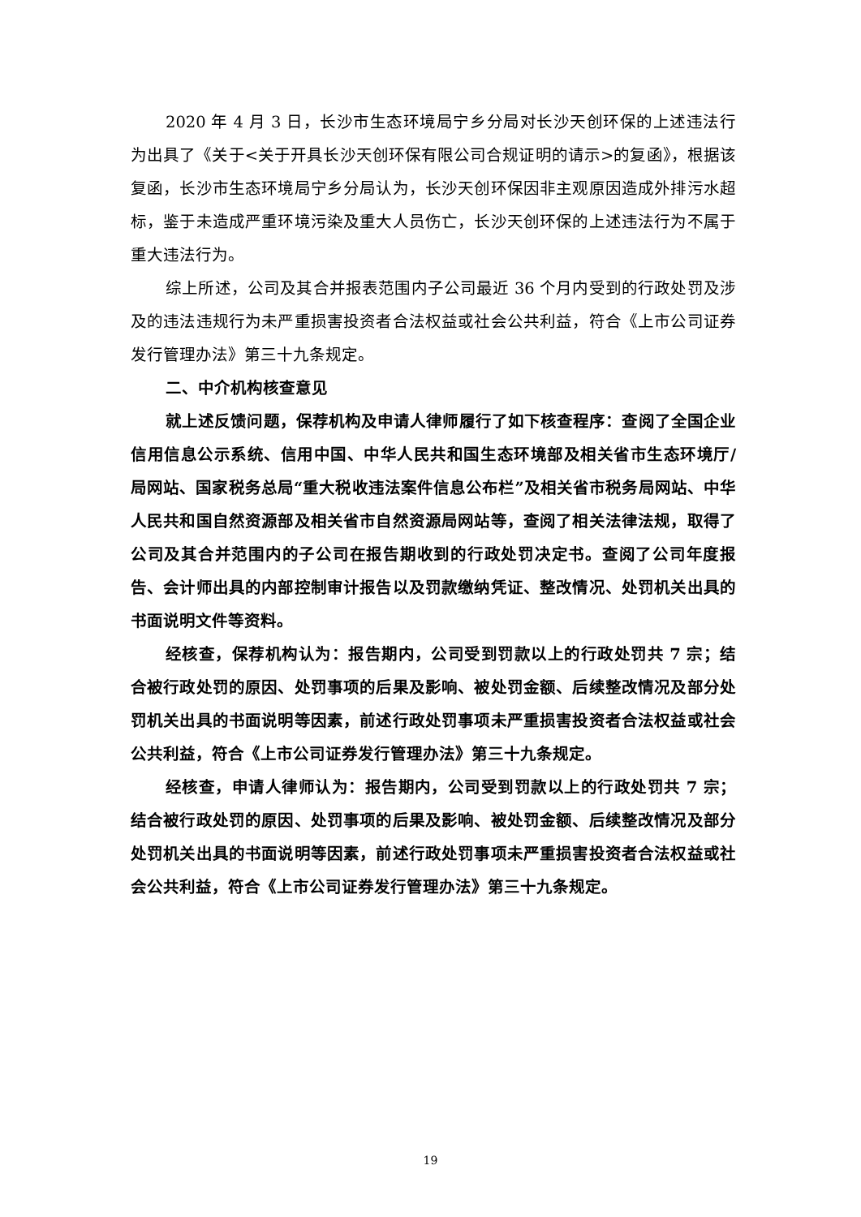2020 年 4 月 3 日，长沙市生态环境局宁乡分局对长沙天创环保的上述违法行为出具了《关于<关于开具长沙天创环保有限公司合规证明的请示>的复函》，根据该复函，长沙市生态环境局宁乡分局认为，长沙天创环保因非主观原因造成外排污水超标，鉴于未造成严重环境污染及重大人员伤亡，长沙天创环保的上述违法行为不属于重大违法行为。
综上所述，公司及其合并报表范围内子公司最近 36 个月内受到的行政处罚及涉及的违法违规行为未严重损害投资者合法权益或社会公共利益，符合《上市公司证券发行管理办法》第三十九条规定。
二、中介机构核查意见
就上述反馈问题，保荐机构及申请人律师履行了如下核查程序：查阅了全国企业信用信息公示系统、信用中国、中华人民共和国生态环境部及相关省市生态环境厅/局网站、国家税务总局“重大税收违法案件信息公布栏”及相关省市税务局网站、中华人民共和国自然资源部及相关省市自然资源局网站等，查阅了相关法律法规，取得了公司及其合并范围内的子公司在报告期收到的行政处罚决定书。查阅了公司年度报告、会计师出具的内部控制审计报告以及罚款缴纳凭证、整改情况、处罚机关出具的书面说明文件等资料。
经核查，保荐机构认为：报告期内，公司受到罚款以上的行政处罚共 7 宗；结合被行政处罚的原因、处罚事项的后果及影响、被处罚金额、后续整改情况及部分处罚机关出具的书面说明等因素，前述行政处罚事项未严重损害投资者合法权益或社会公共利益，符合《上市公司证券发行管理办法》第三十九条规定。
经核查，申请人律师认为：报告期内，公司受到罚款以上的行政处罚共 7 宗；结合被行政处罚的原因、处罚事项的后果及影响、被处罚金额、后续整改情况及部分处罚机关出具的书面说明等因素，前述行政处罚事项未严重损害投资者合法权益或社会公共利益，符合《上市公司证券发行管理办法》第三十九条规定。
19